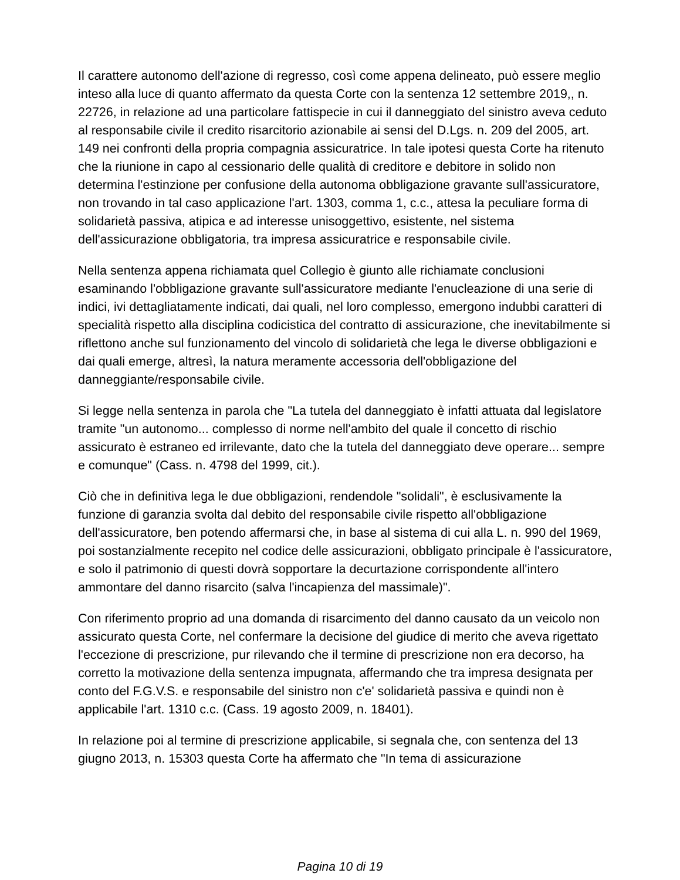Il carattere autonomo dell'azione di regresso, così come appena delineato, può essere meglio inteso alla luce di quanto affermato da questa Corte con la sentenza 12 settembre 2019,, n. 22726, in relazione ad una particolare fattispecie in cui il danneggiato del sinistro aveva ceduto al responsabile civile il credito risarcitorio azionabile ai sensi del D.Lgs. n. 209 del 2005, art. 149 nei confronti della propria compagnia assicuratrice. In tale ipotesi questa Corte ha ritenuto che la riunione in capo al cessionario delle qualità di creditore e debitore in solido non determina l'estinzione per confusione della autonoma obbligazione gravante sull'assicuratore, non trovando in tal caso applicazione l'art. 1303, comma 1, c.c., attesa la peculiare forma di solidarietà passiva, atipica e ad interesse unisoggettivo, esistente, nel sistema dell'assicurazione obbligatoria, tra impresa assicuratrice e responsabile civile.
Nella sentenza appena richiamata quel Collegio è giunto alle richiamate conclusioni esaminando l'obbligazione gravante sull'assicuratore mediante l'enucleazione di una serie di indici, ivi dettagliatamente indicati, dai quali, nel loro complesso, emergono indubbi caratteri di specialità rispetto alla disciplina codicistica del contratto di assicurazione, che inevitabilmente si riflettono anche sul funzionamento del vincolo di solidarietà che lega le diverse obbligazioni e dai quali emerge, altresì, la natura meramente accessoria dell'obbligazione del danneggiante/responsabile civile.
Si legge nella sentenza in parola che "La tutela del danneggiato è infatti attuata dal legislatore tramite "un autonomo... complesso di norme nell'ambito del quale il concetto di rischio assicurato è estraneo ed irrilevante, dato che la tutela del danneggiato deve operare... sempre e comunque" (Cass. n. 4798 del 1999, cit.).
Ciò che in definitiva lega le due obbligazioni, rendendole "solidali", è esclusivamente la funzione di garanzia svolta dal debito del responsabile civile rispetto all'obbligazione dell'assicuratore, ben potendo affermarsi che, in base al sistema di cui alla L. n. 990 del 1969, poi sostanzialmente recepito nel codice delle assicurazioni, obbligato principale è l'assicuratore, e solo il patrimonio di questi dovrà sopportare la decurtazione corrispondente all'intero ammontare del danno risarcito (salva l'incapienza del massimale)".
Con riferimento proprio ad una domanda di risarcimento del danno causato da un veicolo non assicurato questa Corte, nel confermare la decisione del giudice di merito che aveva rigettato l'eccezione di prescrizione, pur rilevando che il termine di prescrizione non era decorso, ha corretto la motivazione della sentenza impugnata, affermando che tra impresa designata per conto del F.G.V.S. e responsabile del sinistro non c'e' solidarietà passiva e quindi non è applicabile l'art. 1310 c.c. (Cass. 19 agosto 2009, n. 18401).
In relazione poi al termine di prescrizione applicabile, si segnala che, con sentenza del 13 giugno 2013, n. 15303 questa Corte ha affermato che "In tema di assicurazione
Pagina 10 di 19